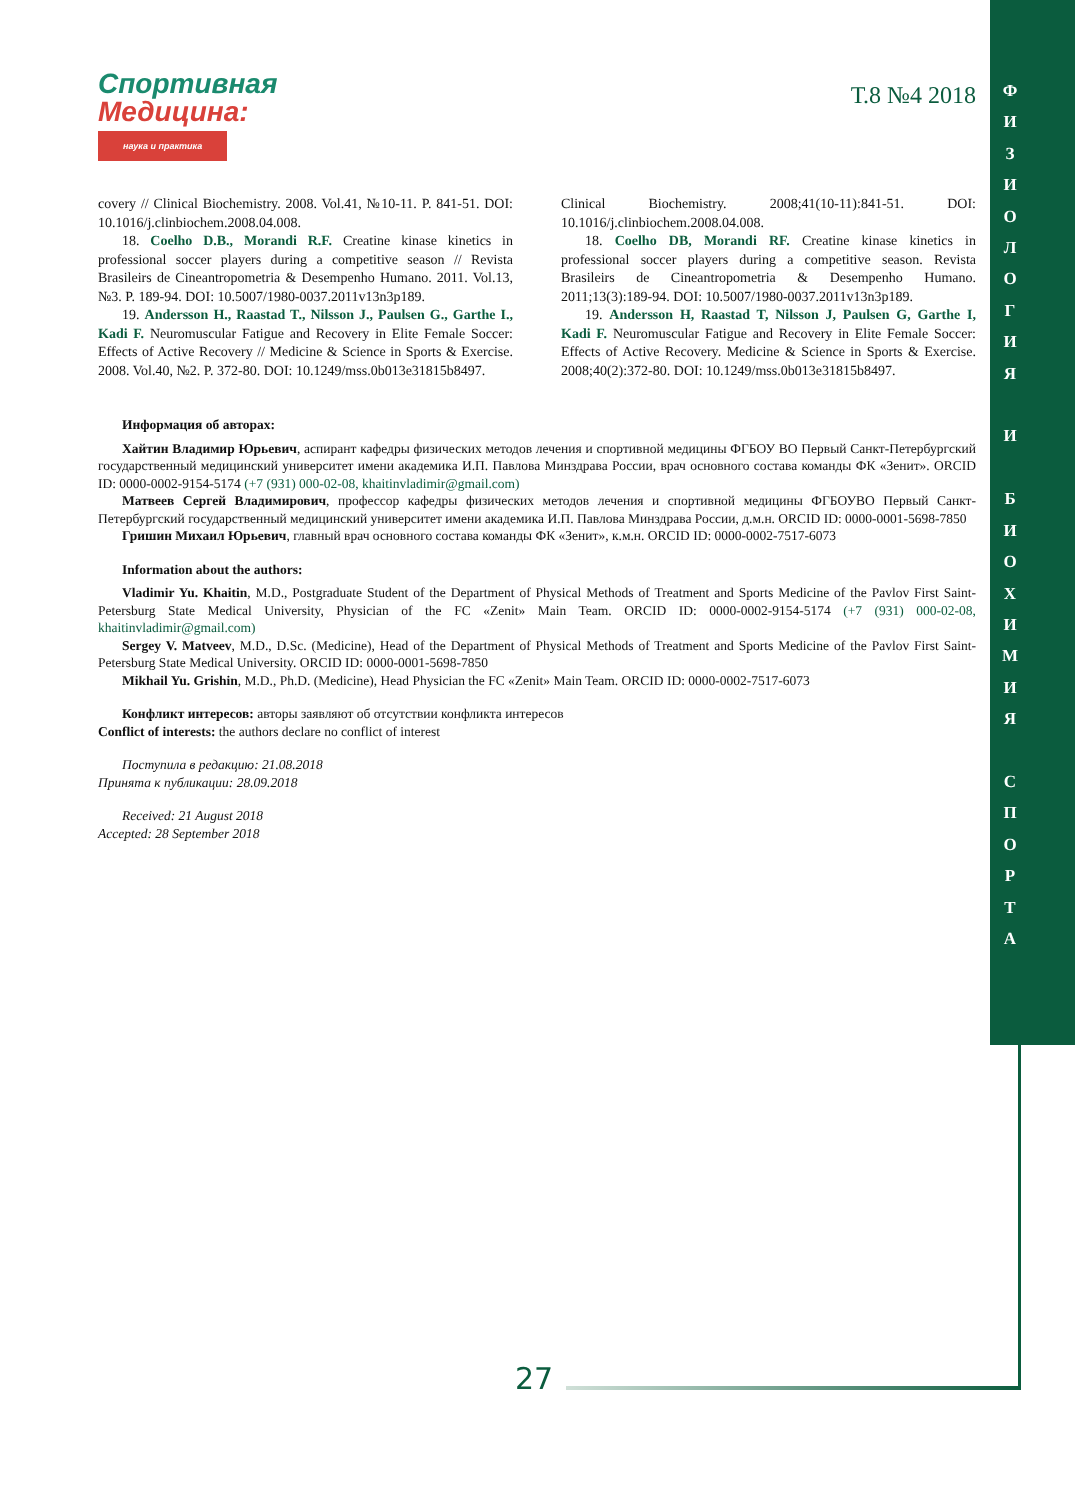Ф
И
З
И
О
Л
О
Г
И
Я
И
Б
И
О
Х
И
М
И
Я
С
П
О
Р
Т
А
Спортивная
Медицина:
наука и практика
Т.8 №4 2018
covery // Clinical Biochemistry. 2008. Vol.41, №10-11. P. 841-51. DOI: 10.1016/j.clinbiochem.2008.04.008.
18. Coelho D.B., Morandi R.F. Creatine kinase kinetics in professional soccer players during a competitive season // Revista Brasileirs de Cineantropometria & Desempenho Humano. 2011. Vol.13, №3. P. 189-94. DOI: 10.5007/1980-0037.2011v13n3p189.
19. Andersson H., Raastad T., Nilsson J., Paulsen G., Garthe I., Kadi F. Neuromuscular Fatigue and Recovery in Elite Female Soccer: Effects of Active Recovery // Medicine & Science in Sports & Exercise. 2008. Vol.40, №2. P. 372-80. DOI: 10.1249/mss.0b013e31815b8497.
Clinical Biochemistry. 2008;41(10-11):841-51. DOI: 10.1016/j.clinbiochem.2008.04.008.
18. Coelho DB, Morandi RF. Creatine kinase kinetics in professional soccer players during a competitive season. Revista Brasileirs de Cineantropometria & Desempenho Humano. 2011;13(3):189-94. DOI: 10.5007/1980-0037.2011v13n3p189.
19. Andersson H, Raastad T, Nilsson J, Paulsen G, Garthe I, Kadi F. Neuromuscular Fatigue and Recovery in Elite Female Soccer: Effects of Active Recovery. Medicine & Science in Sports & Exercise. 2008;40(2):372-80. DOI: 10.1249/mss.0b013e31815b8497.
Информация об авторах:
Хайтин Владимир Юрьевич, аспирант кафедры физических методов лечения и спортивной медицины ФГБОУ ВО Первый Санкт-Петербургский государственный медицинский университет имени академика И.П. Павлова Минздрава России, врач основного состава команды ФК «Зенит». ORCID ID: 0000-0002-9154-5174 (+7 (931) 000-02-08, khaitinvladimir@gmail.com)
Матвеев Сергей Владимирович, профессор кафедры физических методов лечения и спортивной медицины ФГБОУВО Первый Санкт-Петербургский государственный медицинский университет имени академика И.П. Павлова Минздрава России, д.м.н. ORCID ID: 0000-0001-5698-7850
Гришин Михаил Юрьевич, главный врач основного состава команды ФК «Зенит», к.м.н. ORCID ID: 0000-0002-7517-6073
Information about the authors:
Vladimir Yu. Khaitin, M.D., Postgraduate Student of the Department of Physical Methods of Treatment and Sports Medicine of the Pavlov First Saint-Petersburg State Medical University, Physician of the FC «Zenit» Main Team. ORCID ID: 0000-0002-9154-5174 (+7 (931) 000-02-08, khaitinvladimir@gmail.com)
Sergey V. Matveev, M.D., D.Sc. (Medicine), Head of the Department of Physical Methods of Treatment and Sports Medicine of the Pavlov First Saint-Petersburg State Medical University. ORCID ID: 0000-0001-5698-7850
Mikhail Yu. Grishin, M.D., Ph.D. (Medicine), Head Physician the FC «Zenit» Main Team. ORCID ID: 0000-0002-7517-6073
Конфликт интересов: авторы заявляют об отсутствии конфликта интересов
Conflict of interests: the authors declare no conflict of interest
Поступила в редакцию: 21.08.2018
Принята к публикации: 28.09.2018
Received: 21 August 2018
Accepted: 28 September 2018
27